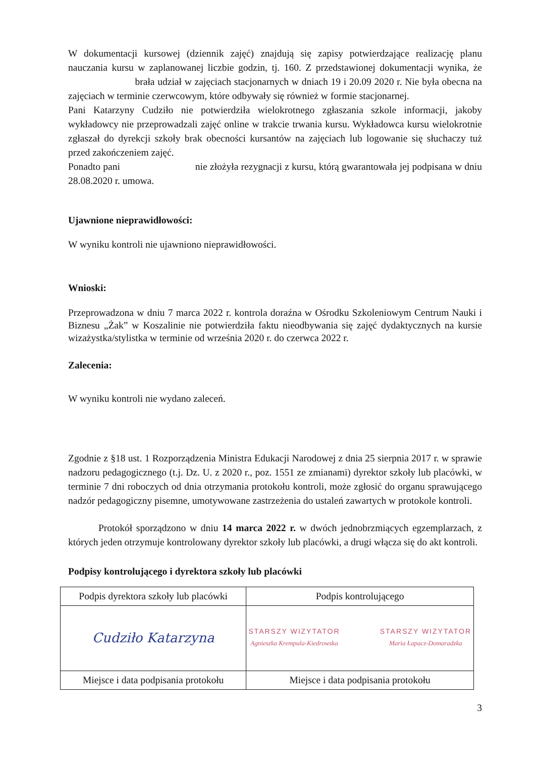W dokumentacji kursowej (dziennik zajęć) znajdują się zapisy potwierdzające realizację planu nauczania kursu w zaplanowanej liczbie godzin, tj. 160. Z przedstawionej dokumentacji wynika, że brała udział w zajęciach stacjonarnych w dniach 19 i 20.09 2020 r. Nie była obecna na zajęciach w terminie czerwcowym, które odbywały się również w formie stacjonarnej.
Pani Katarzyny Cudziło nie potwierdziła wielokrotnego zgłaszania szkole informacji, jakoby wykładowcy nie przeprowadzali zajęć online w trakcie trwania kursu. Wykładowca kursu wielokrotnie zgłaszał do dyrekcji szkoły brak obecności kursantów na zajęciach lub logowanie się słuchaczy tuż przed zakończeniem zajęć.
Ponadto pani nie złożyła rezygnacji z kursu, którą gwarantowała jej podpisana w dniu 28.08.2020 r. umowa.
Ujawnione nieprawidłowości:
W wyniku kontroli nie ujawniono nieprawidłowości.
Wnioski:
Przeprowadzona w dniu 7 marca 2022 r. kontrola doraźna w Ośrodku Szkoleniowym Centrum Nauki i Biznesu „Żak” w Koszalinie nie potwierdziła faktu nieodbywania się zajęć dydaktycznych na kursie wizażystka/stylistka w terminie od września 2020 r. do czerwca 2022 r.
Zalecenia:
W wyniku kontroli nie wydano zaleceń.
Zgodnie z §18 ust. 1 Rozporządzenia Ministra Edukacji Narodowej z dnia 25 sierpnia 2017 r. w sprawie nadzoru pedagogicznego (t.j. Dz. U. z 2020 r., poz. 1551 ze zmianami) dyrektor szkoły lub placówki, w terminie 7 dni roboczych od dnia otrzymania protokołu kontroli, może zgłosić do organu sprawującego nadzór pedagogiczny pisemne, umotywowane zastrzeżenia do ustaleń zawartych w protokole kontroli.
Protokół sporządzono w dniu 14 marca 2022 r. w dwóch jednobrzmiących egzemplarzach, z których jeden otrzymuje kontrolowany dyrektor szkoły lub placówki, a drugi włącza się do akt kontroli.
Podpisy kontrolującego i dyrektora szkoły lub placówki
| Podpis dyrektora szkoły lub placówki | Podpis kontrolującego |
| Cudziło Katarzyna | STARSZY WIZYTATOR Agnieszka Krempula-Kiedrowska STARSZY WIZYTATOR Maria Łapacz-Domaradzka |
| Miejsce i data podpisania protokołu | Miejsce i data podpisania protokołu |
3